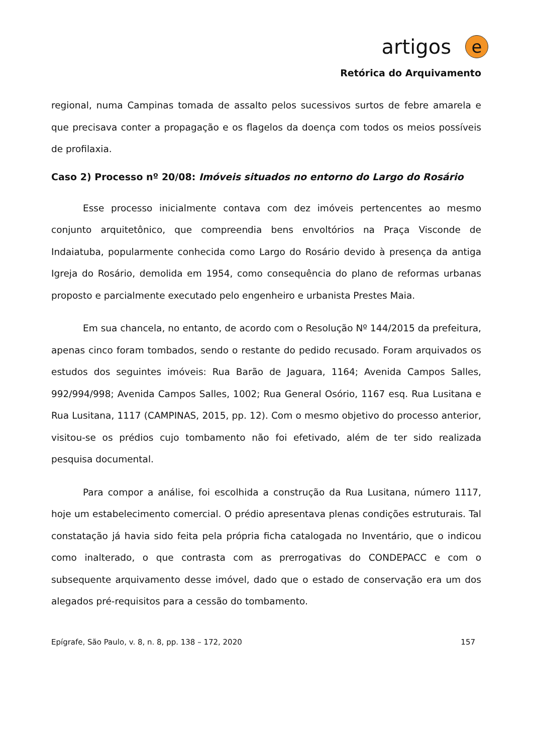artigos e
Retórica do Arquivamento
regional, numa Campinas tomada de assalto pelos sucessivos surtos de febre amarela e que precisava conter a propagação e os flagelos da doença com todos os meios possíveis de profilaxia.
Caso 2) Processo nº 20/08: Imóveis situados no entorno do Largo do Rosário
Esse processo inicialmente contava com dez imóveis pertencentes ao mesmo conjunto arquitetônico, que compreendia bens envoltórios na Praça Visconde de Indaiatuba, popularmente conhecida como Largo do Rosário devido à presença da antiga Igreja do Rosário, demolida em 1954, como consequência do plano de reformas urbanas proposto e parcialmente executado pelo engenheiro e urbanista Prestes Maia.
Em sua chancela, no entanto, de acordo com o Resolução Nº 144/2015 da prefeitura, apenas cinco foram tombados, sendo o restante do pedido recusado. Foram arquivados os estudos dos seguintes imóveis: Rua Barão de Jaguara, 1164; Avenida Campos Salles, 992/994/998; Avenida Campos Salles, 1002; Rua General Osório, 1167 esq. Rua Lusitana e Rua Lusitana, 1117 (CAMPINAS, 2015, pp. 12). Com o mesmo objetivo do processo anterior, visitou-se os prédios cujo tombamento não foi efetivado, além de ter sido realizada pesquisa documental.
Para compor a análise, foi escolhida a construção da Rua Lusitana, número 1117, hoje um estabelecimento comercial. O prédio apresentava plenas condições estruturais. Tal constatação já havia sido feita pela própria ficha catalogada no Inventário, que o indicou como inalterado, o que contrasta com as prerrogativas do CONDEPACC e com o subsequente arquivamento desse imóvel, dado que o estado de conservação era um dos alegados pré-requisitos para a cessão do tombamento.
Epígrafe, São Paulo, v. 8, n. 8, pp. 138 – 172, 2020 157